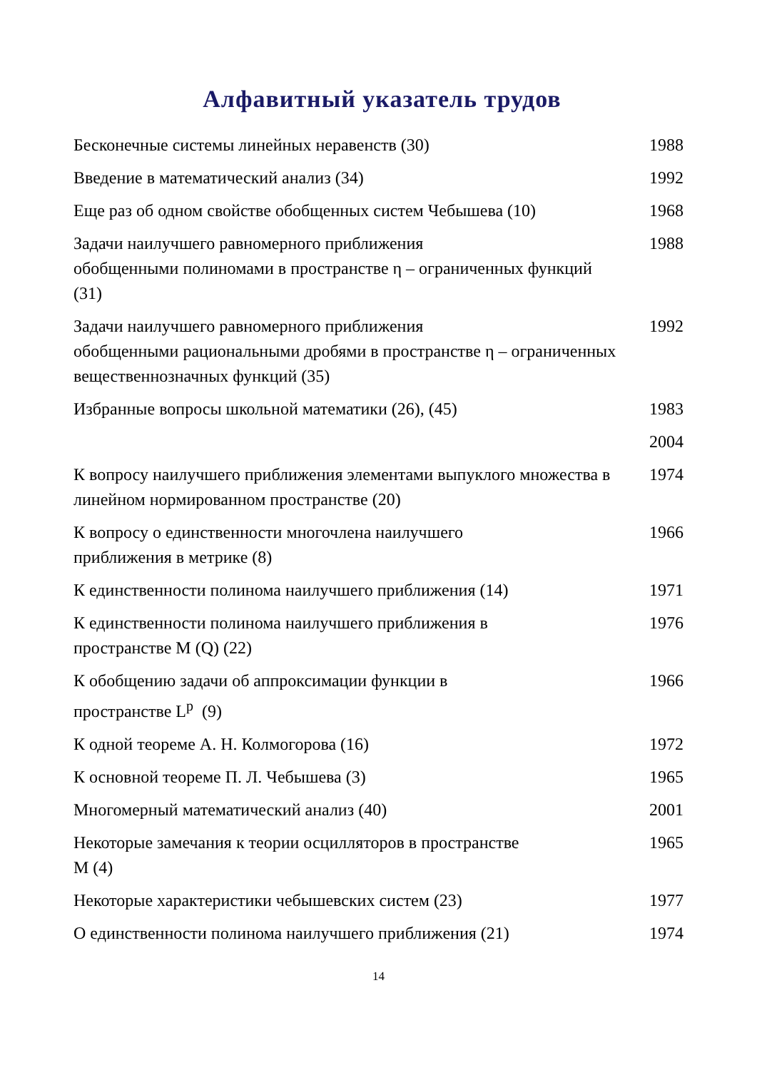Алфавитный указатель трудов
| Бесконечные системы линейных неравенств (30) | 1988 |
| Введение в математический анализ (34) | 1992 |
| Еще раз об одном свойстве обобщенных систем Чебышева (10) | 1968 |
| Задачи наилучшего равномерного приближения обобщенными полиномами в пространстве η – ограниченных функций (31) | 1988 |
| Задачи наилучшего равномерного приближения обобщенными рациональными дробями в пространстве η – ограниченных вещественнозначных функций (35) | 1992 |
| Избранные вопросы школьной математики (26), (45) | 1983 |
| | 2004 |
| К вопросу наилучшего приближения элементами выпуклого множества в линейном нормированном пространстве (20) | 1974 |
| К вопросу о единственности многочлена наилучшего приближения в метрике (8) | 1966 |
| К единственности полинома наилучшего приближения (14) | 1971 |
| К единственности полинома наилучшего приближения в пространстве M (Q) (22) | 1976 |
| К обобщению задачи об аппроксимации функции в пространстве L<sup>p</sup> (9) | 1966 |
| К одной теореме А. Н. Колмогорова (16) | 1972 |
| К основной теореме П. Л. Чебышева (3) | 1965 |
| Многомерный математический анализ (40) | 2001 |
| Некоторые замечания к теории осцилляторов в пространстве M (4) | 1965 |
| Некоторые характеристики чебышевских систем (23) | 1977 |
| О единственности полинома наилучшего приближения (21) | 1974 |
14